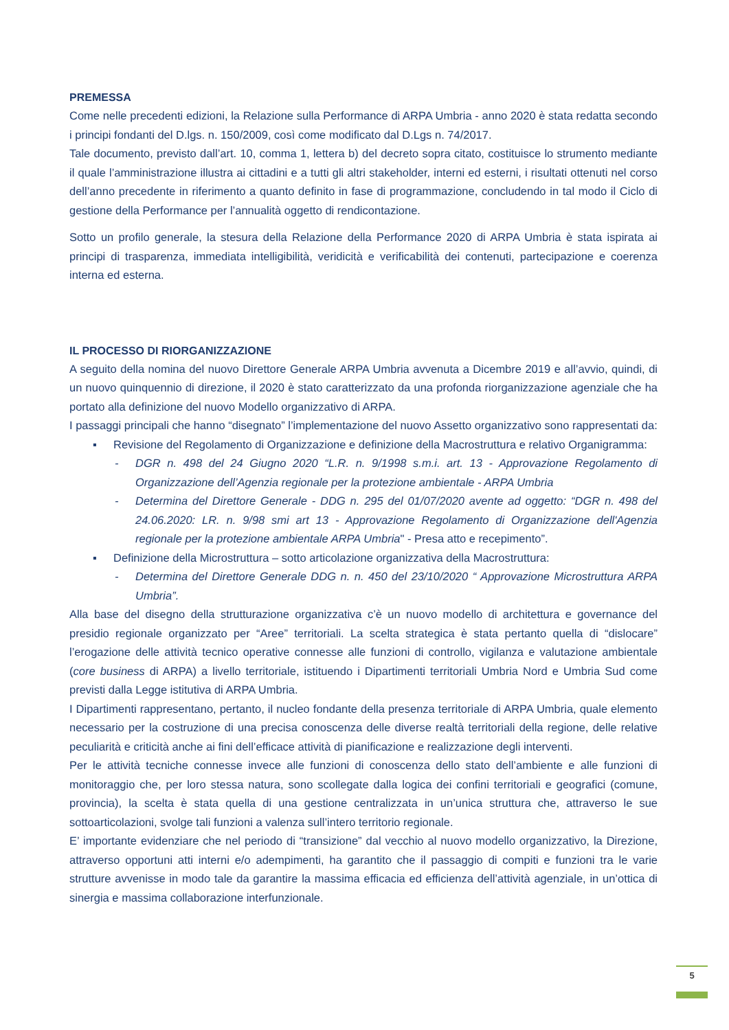PREMESSA
Come nelle precedenti edizioni, la Relazione sulla Performance di ARPA Umbria - anno 2020 è stata redatta secondo i principi fondanti del D.lgs. n. 150/2009, così come modificato dal D.Lgs n. 74/2017.
Tale documento, previsto dall’art. 10, comma 1, lettera b) del decreto sopra citato, costituisce lo strumento mediante il quale l’amministrazione illustra ai cittadini e a tutti gli altri stakeholder, interni ed esterni, i risultati ottenuti nel corso dell’anno precedente in riferimento a quanto definito in fase di programmazione, concludendo in tal modo il Ciclo di gestione della Performance per l’annualità oggetto di rendicontazione.
Sotto un profilo generale, la stesura della Relazione della Performance 2020 di ARPA Umbria è stata ispirata ai principi di trasparenza, immediata intelligibilità, veridicità e verificabilità dei contenuti, partecipazione e coerenza interna ed esterna.
IL PROCESSO DI RIORGANIZZAZIONE
A seguito della nomina del nuovo Direttore Generale ARPA Umbria avvenuta a Dicembre 2019 e all’avvio, quindi, di un nuovo quinquennio di direzione, il 2020 è stato caratterizzato da una profonda riorganizzazione agenziale che ha portato alla definizione del nuovo Modello organizzativo di ARPA.
I passaggi principali che hanno “disegnato” l’implementazione del nuovo Assetto organizzativo sono rappresentati da:
▪ Revisione del Regolamento di Organizzazione e definizione della Macrostruttura e relativo Organigramma:
- DGR n. 498 del 24 Giugno 2020 “L.R. n. 9/1998 s.m.i. art. 13 - Approvazione Regolamento di Organizzazione dell’Agenzia regionale per la protezione ambientale - ARPA Umbria
- Determina del Direttore Generale - DDG n. 295 del 01/07/2020 avente ad oggetto: “DGR n. 498 del 24.06.2020: LR. n. 9/98 smi art 13 - Approvazione Regolamento di Organizzazione dell'Agenzia regionale per la protezione ambientale ARPA Umbria" - Presa atto e recepimento”.
▪ Definizione della Microstruttura – sotto articolazione organizzativa della Macrostruttura:
- Determina del Direttore Generale DDG n. n. 450 del 23/10/2020 “ Approvazione Microstruttura ARPA Umbria”.
Alla base del disegno della strutturazione organizzativa c’è un nuovo modello di architettura e governance del presidio regionale organizzato per “Aree” territoriali. La scelta strategica è stata pertanto quella di “dislocare” l’erogazione delle attività tecnico operative connesse alle funzioni di controllo, vigilanza e valutazione ambientale (core business di ARPA) a livello territoriale, istituendo i Dipartimenti territoriali Umbria Nord e Umbria Sud come previsti dalla Legge istitutiva di ARPA Umbria.
I Dipartimenti rappresentano, pertanto, il nucleo fondante della presenza territoriale di ARPA Umbria, quale elemento necessario per la costruzione di una precisa conoscenza delle diverse realtà territoriali della regione, delle relative peculiarità e criticità anche ai fini dell’efficace attività di pianificazione e realizzazione degli interventi.
Per le attività tecniche connesse invece alle funzioni di conoscenza dello stato dell’ambiente e alle funzioni di monitoraggio che, per loro stessa natura, sono scollegate dalla logica dei confini territoriali e geografici (comune, provincia), la scelta è stata quella di una gestione centralizzata in un’unica struttura che, attraverso le sue sottoarticolazioni, svolge tali funzioni a valenza sull’intero territorio regionale.
E’ importante evidenziare che nel periodo di “transizione” dal vecchio al nuovo modello organizzativo, la Direzione, attraverso opportuni atti interni e/o adempimenti, ha garantito che il passaggio di compiti e funzioni tra le varie strutture avvenisse in modo tale da garantire la massima efficacia ed efficienza dell’attività agenziale, in un’ottica di sinergia e massima collaborazione interfunzionale.
5